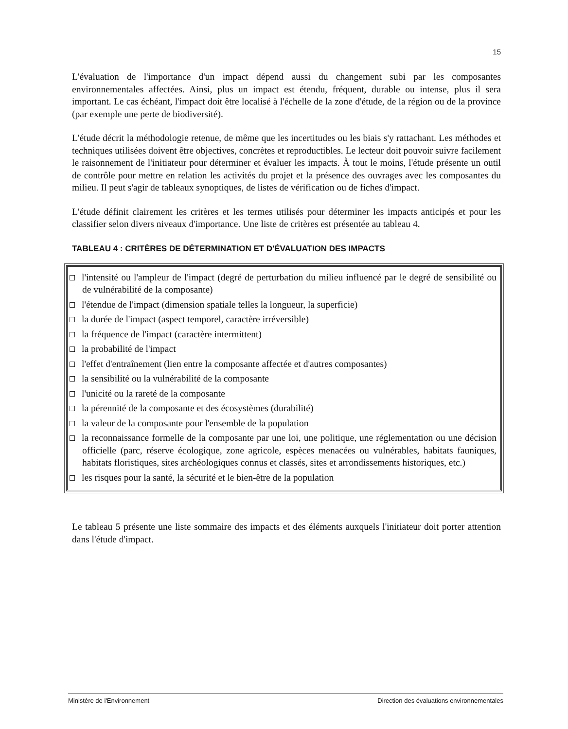15
L'évaluation de l'importance d'un impact dépend aussi du changement subi par les composantes environnementales affectées. Ainsi, plus un impact est étendu, fréquent, durable ou intense, plus il sera important. Le cas échéant, l'impact doit être localisé à l'échelle de la zone d'étude, de la région ou de la province (par exemple une perte de biodiversité).
L'étude décrit la méthodologie retenue, de même que les incertitudes ou les biais s'y rattachant. Les méthodes et techniques utilisées doivent être objectives, concrètes et reproductibles. Le lecteur doit pouvoir suivre facilement le raisonnement de l'initiateur pour déterminer et évaluer les impacts. À tout le moins, l'étude présente un outil de contrôle pour mettre en relation les activités du projet et la présence des ouvrages avec les composantes du milieu. Il peut s'agir de tableaux synoptiques, de listes de vérification ou de fiches d'impact.
L'étude définit clairement les critères et les termes utilisés pour déterminer les impacts anticipés et pour les classifier selon divers niveaux d'importance. Une liste de critères est présentée au tableau 4.
TABLEAU 4 : CRITÈRES DE DÉTERMINATION ET D'ÉVALUATION DES IMPACTS
l'intensité ou l'ampleur de l'impact (degré de perturbation du milieu influencé par le degré de sensibilité ou de vulnérabilité de la composante)
l'étendue de l'impact (dimension spatiale telles la longueur, la superficie)
la durée de l'impact (aspect temporel, caractère irréversible)
la fréquence de l'impact (caractère intermittent)
la probabilité de l'impact
l'effet d'entraînement (lien entre la composante affectée et d'autres composantes)
la sensibilité ou la vulnérabilité de la composante
l'unicité ou la rareté de la composante
la pérennité de la composante et des écosystèmes (durabilité)
la valeur de la composante pour l'ensemble de la population
la reconnaissance formelle de la composante par une loi, une politique, une réglementation ou une décision officielle (parc, réserve écologique, zone agricole, espèces menacées ou vulnérables, habitats fauniques, habitats floristiques, sites archéologiques connus et classés, sites et arrondissements historiques, etc.)
les risques pour la santé, la sécurité et le bien-être de la population
Le tableau 5 présente une liste sommaire des impacts et des éléments auxquels l'initiateur doit porter attention dans l'étude d'impact.
Ministère de l'Environnement Direction des évaluations environnementales